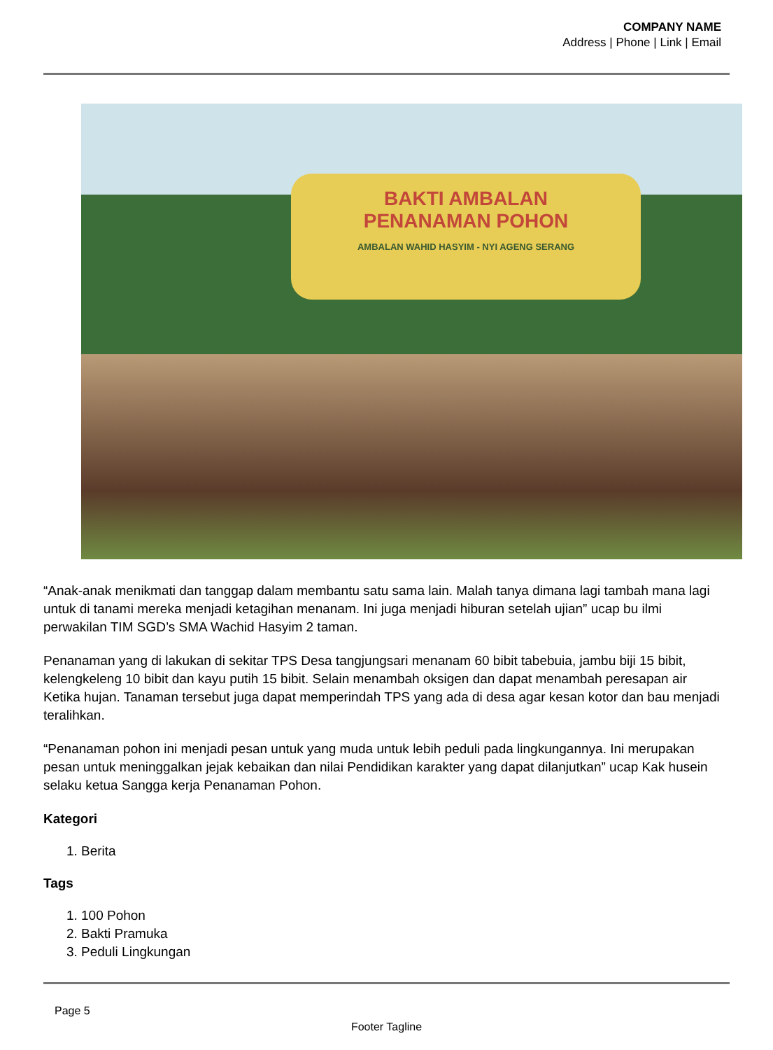COMPANY NAME
Address | Phone | Link | Email
BAKTI AMBALAN
PENANAMAN POHON
AMBALAN WAHID HASYIM - NYI AGENG SERANG
“Anak-anak menikmati dan tanggap dalam membantu satu sama lain. Malah tanya dimana lagi tambah mana lagi untuk di tanami mereka menjadi ketagihan menanam. Ini juga menjadi hiburan setelah ujian” ucap bu ilmi perwakilan TIM SGD’s SMA Wachid Hasyim 2 taman.
Penanaman yang di lakukan di sekitar TPS Desa tangjungsari menanam 60 bibit tabebuia, jambu biji 15 bibit, kelengkeleng 10 bibit dan kayu putih 15 bibit. Selain menambah oksigen dan dapat menambah peresapan air Ketika hujan. Tanaman tersebut juga dapat memperindah TPS yang ada di desa agar kesan kotor dan bau menjadi teralihkan.
“Penanaman pohon ini menjadi pesan untuk yang muda untuk lebih peduli pada lingkungannya. Ini merupakan pesan untuk meninggalkan jejak kebaikan dan nilai Pendidikan karakter yang dapat dilanjutkan” ucap Kak husein selaku ketua Sangga kerja Penanaman Pohon.
Kategori
1. Berita
Tags
1. 100 Pohon
2. Bakti Pramuka
3. Peduli Lingkungan
Page 5
Footer Tagline